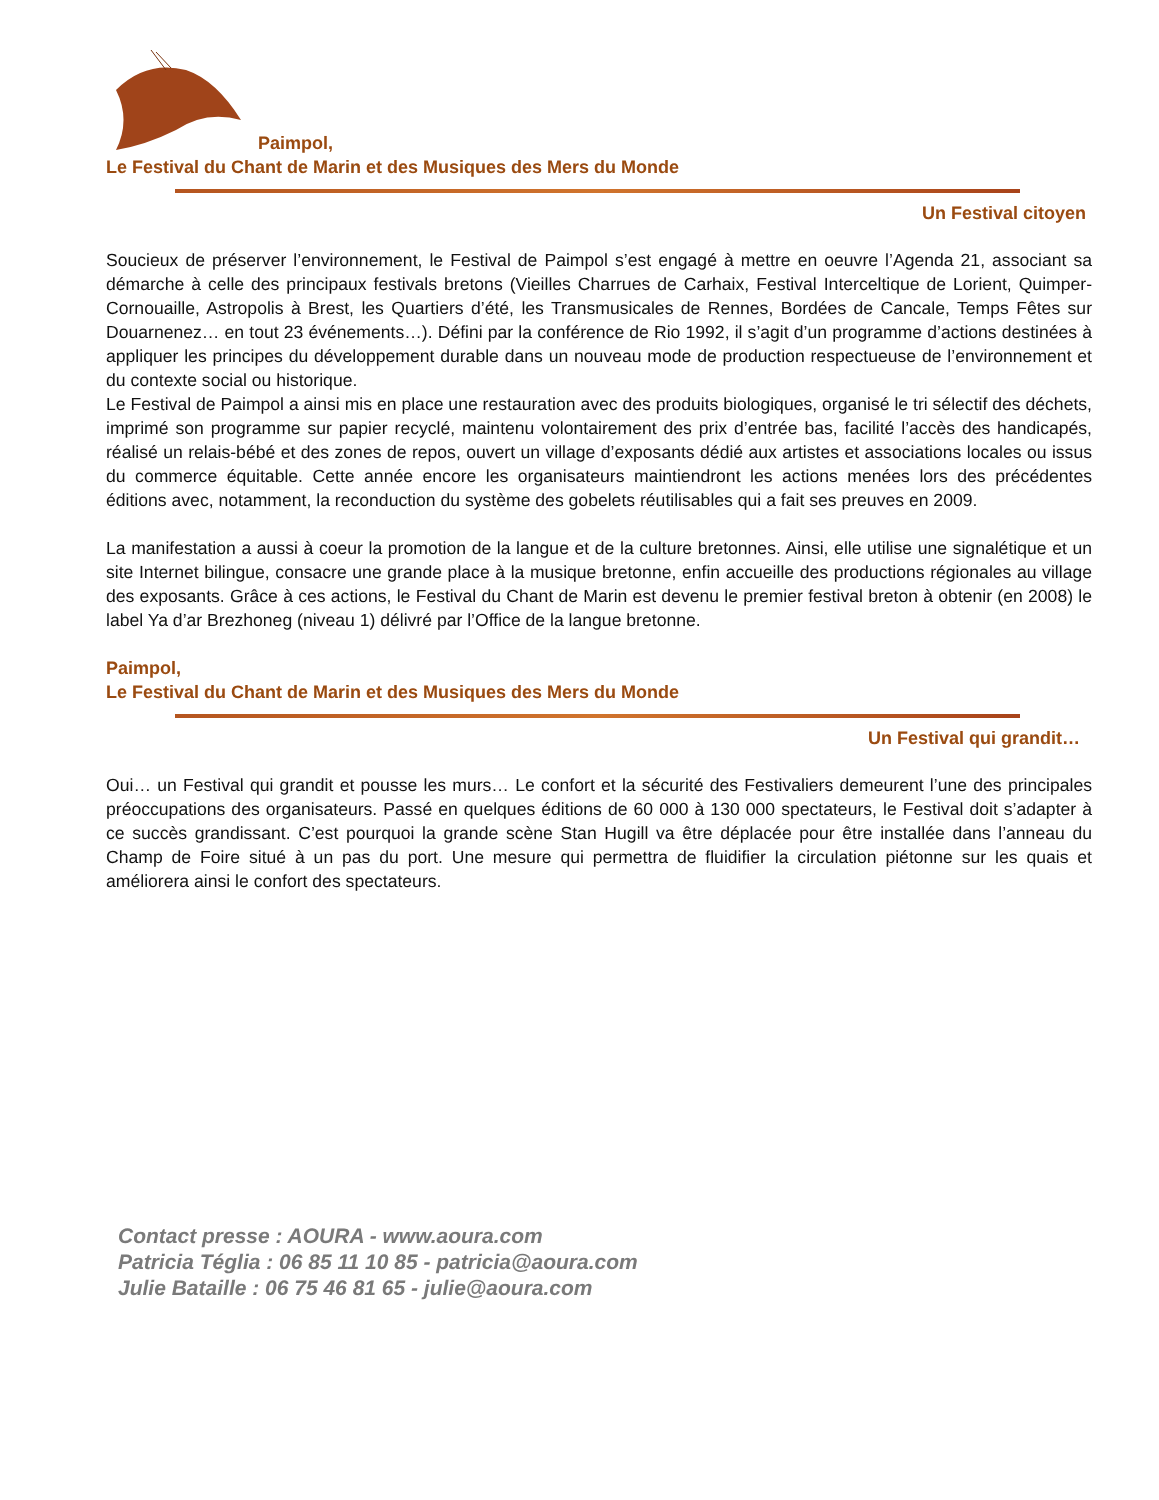Paimpol,
Le Festival du Chant de Marin et des Musiques des Mers du Monde
Un Festival citoyen
Soucieux de préserver l’environnement, le Festival de Paimpol s’est engagé à mettre en oeuvre l’Agenda 21, associant sa démarche à celle des principaux festivals bretons (Vieilles Charrues de Carhaix, Festival Interceltique de Lorient, Quimper-Cornouaille, Astropolis à Brest, les Quartiers d’été, les Transmusicales de Rennes, Bordées de Cancale, Temps Fêtes sur Douarnenez… en tout 23 événements…). Défini par la conférence de Rio 1992, il s’agit d’un programme d’actions destinées à appliquer les principes du développement durable dans un nouveau mode de production respectueuse de l’environnement et du contexte social ou historique.
Le Festival de Paimpol a ainsi mis en place une restauration avec des produits biologiques, organisé le tri sélectif des déchets, imprimé son programme sur papier recyclé, maintenu volontairement des prix d’entrée bas, facilité l’accès des handicapés, réalisé un relais-bébé et des zones de repos, ouvert un village d’exposants dédié aux artistes et associations locales ou issus du commerce équitable. Cette année encore les organisateurs maintiendront les actions menées lors des précédentes éditions avec, notamment, la reconduction du système des gobelets réutilisables qui a fait ses preuves en 2009.
La manifestation a aussi à coeur la promotion de la langue et de la culture bretonnes. Ainsi, elle utilise une signalétique et un site Internet bilingue, consacre une grande place à la musique bretonne, enfin accueille des productions régionales au village des exposants. Grâce à ces actions, le Festival du Chant de Marin est devenu le premier festival breton à obtenir (en 2008) le label Ya d’ar Brezhoneg (niveau 1) délivré par l’Office de la langue bretonne.
Paimpol,
Le Festival du Chant de Marin et des Musiques des Mers du Monde
Un Festival qui grandit…
Oui… un Festival qui grandit et pousse les murs… Le confort et la sécurité des Festivaliers demeurent l’une des principales préoccupations des organisateurs. Passé en quelques éditions de 60 000 à 130 000 spectateurs, le Festival doit s’adapter à ce succès grandissant. C’est pourquoi la grande scène Stan Hugill va être déplacée pour être installée dans l’anneau du Champ de Foire situé à un pas du port. Une mesure qui permettra de fluidifier la circulation piétonne sur les quais et améliorera ainsi le confort des spectateurs.
Contact presse : AOURA - www.aoura.com
Patricia Téglia : 06 85 11 10 85 - patricia@aoura.com
Julie Bataille : 06 75 46 81 65 - julie@aoura.com